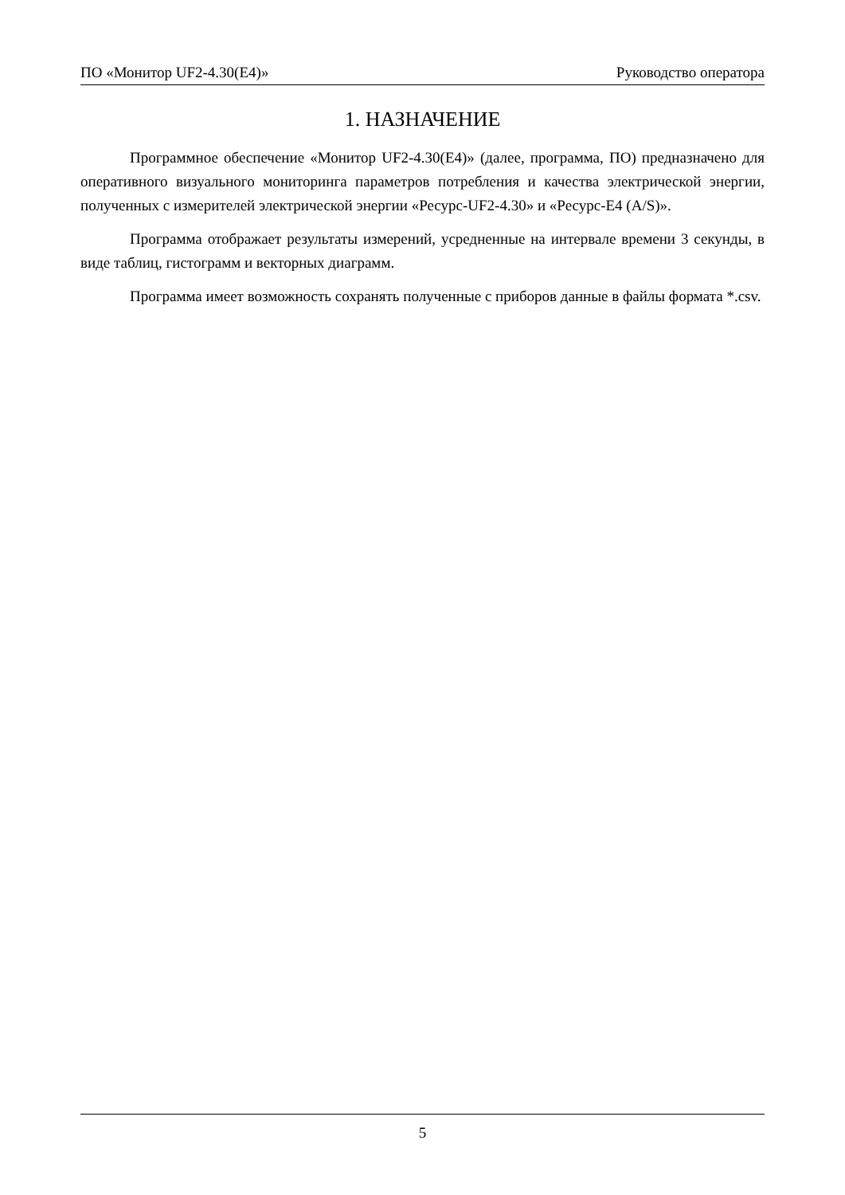ПО «Монитор UF2-4.30(E4)» Руководство оператора
1. НАЗНАЧЕНИЕ
Программное обеспечение «Монитор UF2-4.30(E4)» (далее, программа, ПО) предназначено для оперативного визуального мониторинга параметров потребления и качества электрической энергии, полученных с измерителей электрической энергии «Ресурс-UF2-4.30» и «Ресурс-E4 (A/S)».
Программа отображает результаты измерений, усредненные на интервале времени 3 секунды, в виде таблиц, гистограмм и векторных диаграмм.
Программа имеет возможность сохранять полученные с приборов данные в файлы формата *.csv.
5